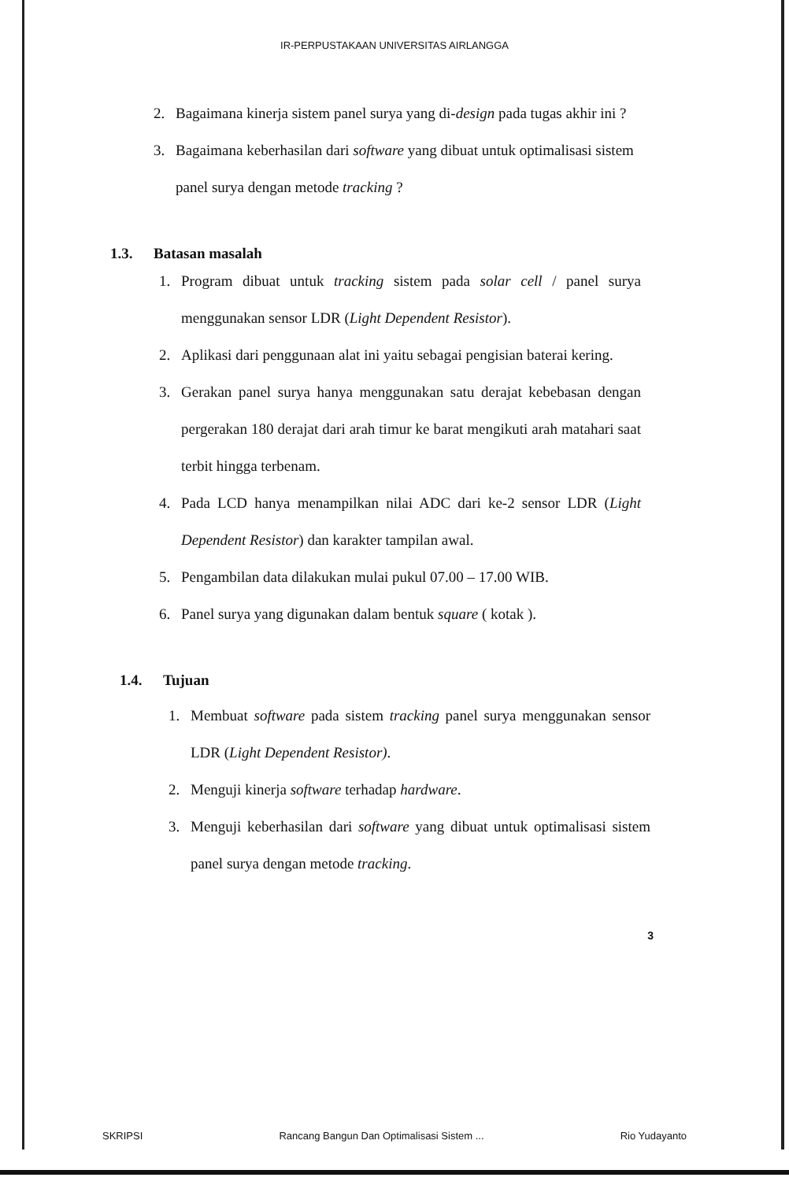IR-PERPUSTAKAAN UNIVERSITAS AIRLANGGA
2. Bagaimana kinerja sistem panel surya yang di-design pada tugas akhir ini ?
3. Bagaimana keberhasilan dari software yang dibuat untuk optimalisasi sistem panel surya dengan metode tracking ?
1.3. Batasan masalah
1. Program dibuat untuk tracking sistem pada solar cell / panel surya menggunakan sensor LDR (Light Dependent Resistor).
2. Aplikasi dari penggunaan alat ini yaitu sebagai pengisian baterai kering.
3. Gerakan panel surya hanya menggunakan satu derajat kebebasan dengan pergerakan 180 derajat dari arah timur ke barat mengikuti arah matahari saat terbit hingga terbenam.
4. Pada LCD hanya menampilkan nilai ADC dari ke-2 sensor LDR (Light Dependent Resistor) dan karakter tampilan awal.
5. Pengambilan data dilakukan mulai pukul 07.00 – 17.00 WIB.
6. Panel surya yang digunakan dalam bentuk square ( kotak ).
1.4. Tujuan
1. Membuat software pada sistem tracking panel surya menggunakan sensor LDR (Light Dependent Resistor).
2. Menguji kinerja software terhadap hardware.
3. Menguji keberhasilan dari software yang dibuat untuk optimalisasi sistem panel surya dengan metode tracking.
3
SKRIPSI Rancang Bangun Dan Optimalisasi Sistem ... Rio Yudayanto